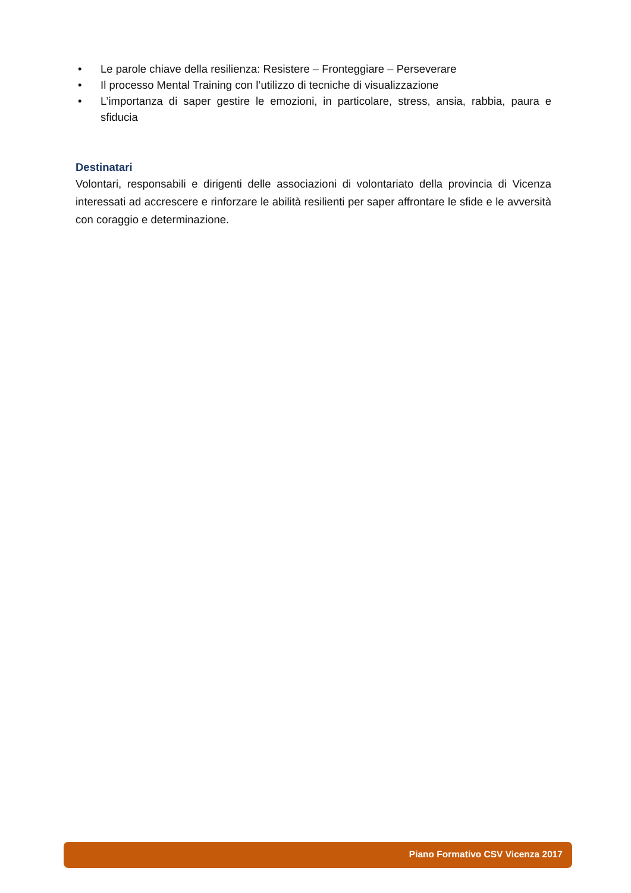• Le parole chiave della resilienza: Resistere – Fronteggiare – Perseverare
• Il processo Mental Training con l’utilizzo di tecniche di visualizzazione
• L’importanza di saper gestire le emozioni, in particolare, stress, ansia, rabbia, paura e sfiducia
Destinatari
Volontari, responsabili e dirigenti delle associazioni di volontariato della provincia di Vicenza interessati ad accrescere e rinforzare le abilità resilienti per saper affrontare le sfide e le avversità con coraggio e determinazione.
Piano Formativo CSV Vicenza 2017